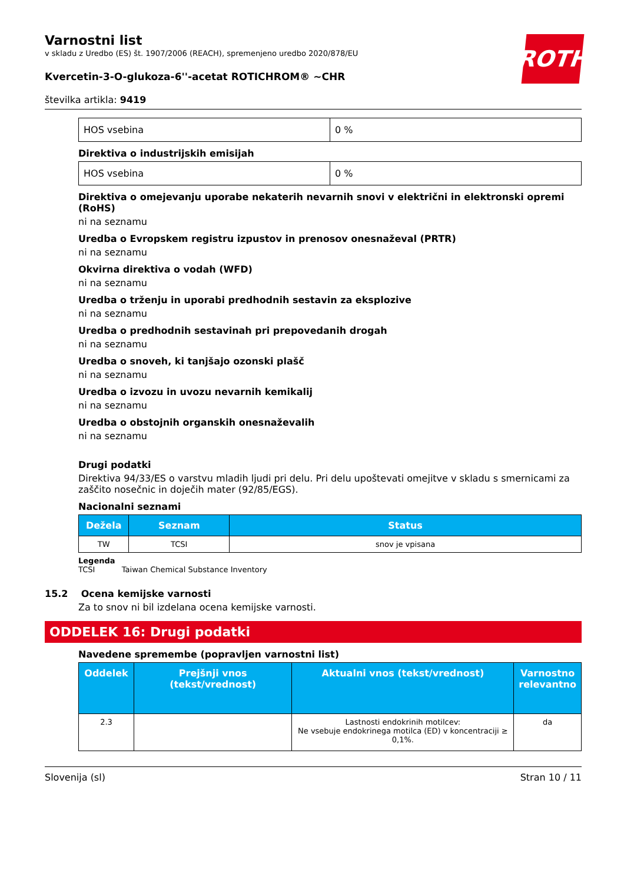ROTH
Varnostni list
v skladu z Uredbo (ES) št. 1907/2006 (REACH), spremenjeno uredbo 2020/878/EU
Kvercetin-3-O-glukoza-6''-acetat ROTICHROM® ~CHR
številka artikla: 9419
| HOS vsebina | 0 % |
Direktiva o industrijskih emisijah
| HOS vsebina | 0 % |
Direktiva o omejevanju uporabe nekaterih nevarnih snovi v električni in elektronski opremi (RoHS)
ni na seznamu
Uredba o Evropskem registru izpustov in prenosov onesnaževal (PRTR)
ni na seznamu
Okvirna direktiva o vodah (WFD)
ni na seznamu
Uredba o trženju in uporabi predhodnih sestavin za eksplozive
ni na seznamu
Uredba o predhodnih sestavinah pri prepovedanih drogah
ni na seznamu
Uredba o snoveh, ki tanjšajo ozonski plašč
ni na seznamu
Uredba o izvozu in uvozu nevarnih kemikalij
ni na seznamu
Uredba o obstojnih organskih onesnaževalih
ni na seznamu
Drugi podatki
Direktiva 94/33/ES o varstvu mladih ljudi pri delu. Pri delu upoštevati omejitve v skladu s smernicami za zaščito nosečnic in doječih mater (92/85/EGS).
Nacionalni seznami
| Dežela | Seznam | Status |
| --- | --- | --- |
| TW | TCSI | snov je vpisana |
Legenda
TCSI Taiwan Chemical Substance Inventory
15.2 Ocena kemijske varnosti
Za to snov ni bil izdelana ocena kemijske varnosti.
ODDELEK 16: Drugi podatki
Navedene spremembe (popravljen varnostni list)
| Oddelek | Prejšnji vnos (tekst/vrednost) | Aktualni vnos (tekst/vrednost) | Varnostno relevantno |
| --- | --- | --- | --- |
| 2.3 | | Lastnosti endokrinih motilcev: Ne vsebuje endokrinega motilca (ED) v koncentraciji ≥ 0,1%. | da |
Slovenija (sl) Stran 10 / 11